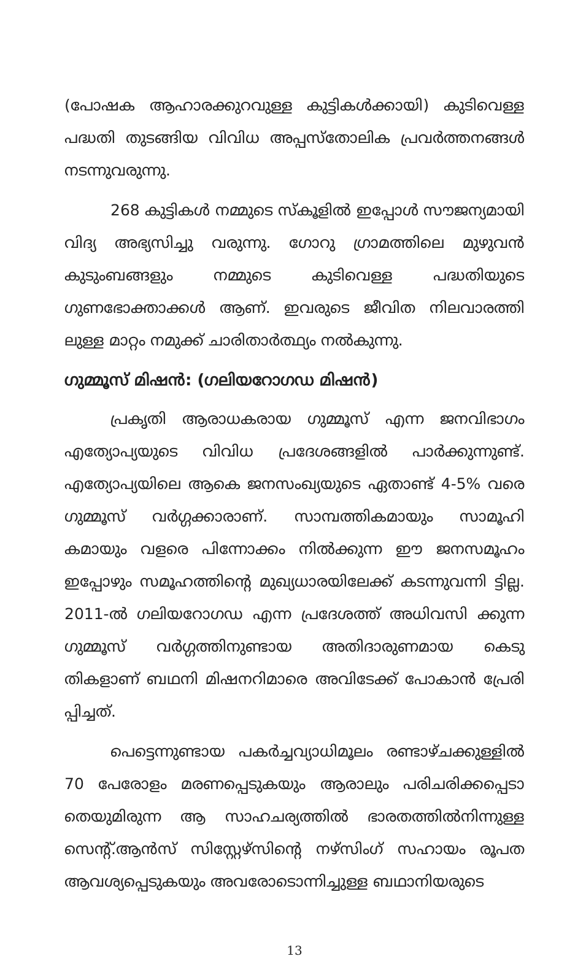(പോഷക ആഹാരക്കുറവുള്ള കുട്ടികൾക്കായി) കുടിവെള്ള പദ്ധതി തുടങ്ങിയ വിവിധ അപ്പസ്തോലിക പ്രവർത്തനങ്ങൾ നടന്നുവരുന്നു.
268 കുട്ടികൾ നമ്മുടെ സ്കൂളിൽ ഇപ്പോൾ സൗജന്യമായി വിദ്യ അഭ്യസിച്ചു വരുന്നു. ഗോറു ഗ്രാമത്തിലെ മുഴുവൻ കുടുംബങ്ങളും നമ്മുടെ കുടിവെള്ള പദ്ധതിയുടെ ഗുണഭോക്താക്കൾ ആണ്. ഇവരുടെ ജീവിത നിലവാരത്തി ലുള്ള മാറ്റം നമുക്ക് ചാരിതാർത്ഥ്യം നൽകുന്നു.
ഗുമ്മൂസ് മിഷൻ: (ഗലിയറോഗഡ മിഷൻ)
പ്രകൃതി ആരാധകരായ ഗുമ്മൂസ് എന്ന ജനവിഭാഗം എത്യോപ്യയുടെ വിവിധ പ്രദേശങ്ങളിൽ പാർക്കുന്നുണ്ട്. എത്യോപ്യയിലെ ആകെ ജനസംഖ്യയുടെ ഏതാണ്ട് 4-5% വരെ ഗുമ്മൂസ് വർഗ്ഗക്കാരാണ്. സാമ്പത്തികമായും സാമൂഹി കമായും വളരെ പിന്നോക്കം നിൽക്കുന്ന ഈ ജനസമൂഹം ഇപ്പോഴും സമൂഹത്തിന്റെ മുഖ്യധാരയിലേക്ക് കടന്നുവന്നി ട്ടില്ല. 2011-ൽ ഗലിയറോഗഡ എന്ന പ്രദേശത്ത് അധിവസി ക്കുന്ന ഗുമ്മൂസ് വർഗ്ഗത്തിനുണ്ടായ അതിദാരുണമായ കെടു തികളാണ് ബഥനി മിഷനറിമാരെ അവിടേക്ക് പോകാൻ പ്രേരി പ്പിച്ചത്.
പെട്ടെന്നുണ്ടായ പകർച്ചവ്യാധിമൂലം രണ്ടാഴ്ചക്കുള്ളിൽ 70 പേരോളം മരണപ്പെടുകയും ആരാലും പരിചരിക്കപ്പെടാ തെയുമിരുന്ന ആ സാഹചര്യത്തിൽ ഭാരതത്തിൽനിന്നുള്ള സെന്റ്.ആൻസ് സിസ്റ്റേഴ്സിന്റെ നഴ്സിംഗ് സഹായം രൂപത ആവശ്യപ്പെടുകയും അവരോടൊന്നിച്ചുള്ള ബഥാനിയരുടെ
13